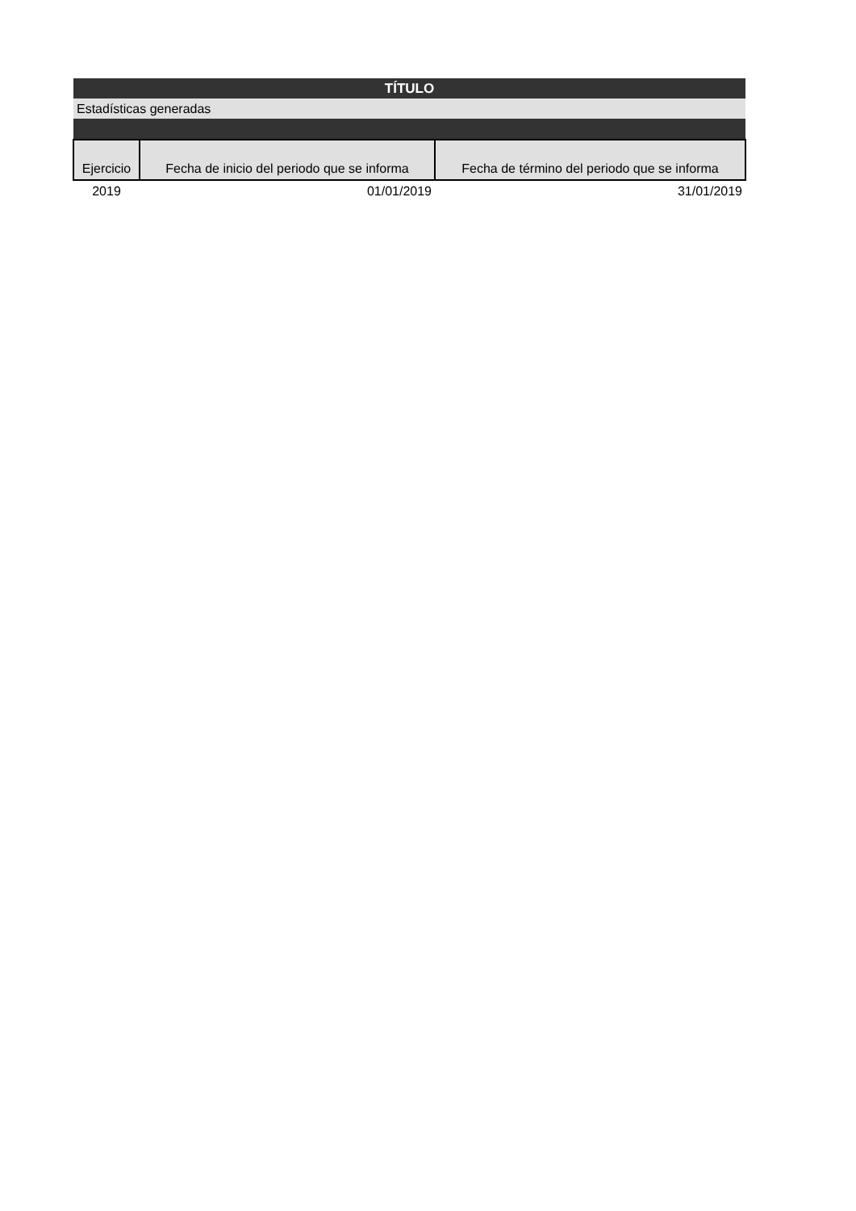| TÍTULO | | |
| Estadísticas generadas | | |
| Ejercicio | Fecha de inicio del periodo que se informa | Fecha de término del periodo que se informa |
| 2019 | 01/01/2019 | 31/01/2019 |